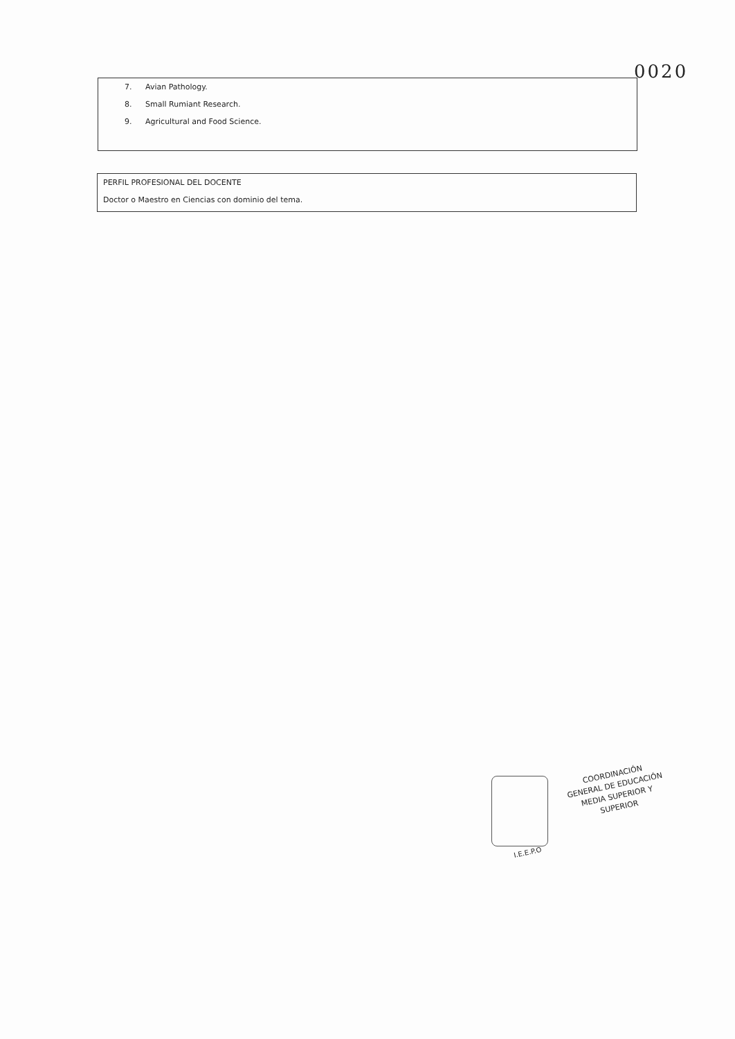0020
7. Avian Pathology.
8. Small Rumiant Research.
9. Agricultural and Food Science.
PERFIL PROFESIONAL DEL DOCENTE
Doctor o Maestro en Ciencias con dominio del tema.
COORDINACIÓN
GENERAL DE EDUCACIÓN
MEDIA SUPERIOR Y SUPERIOR
I.E.E.P.O